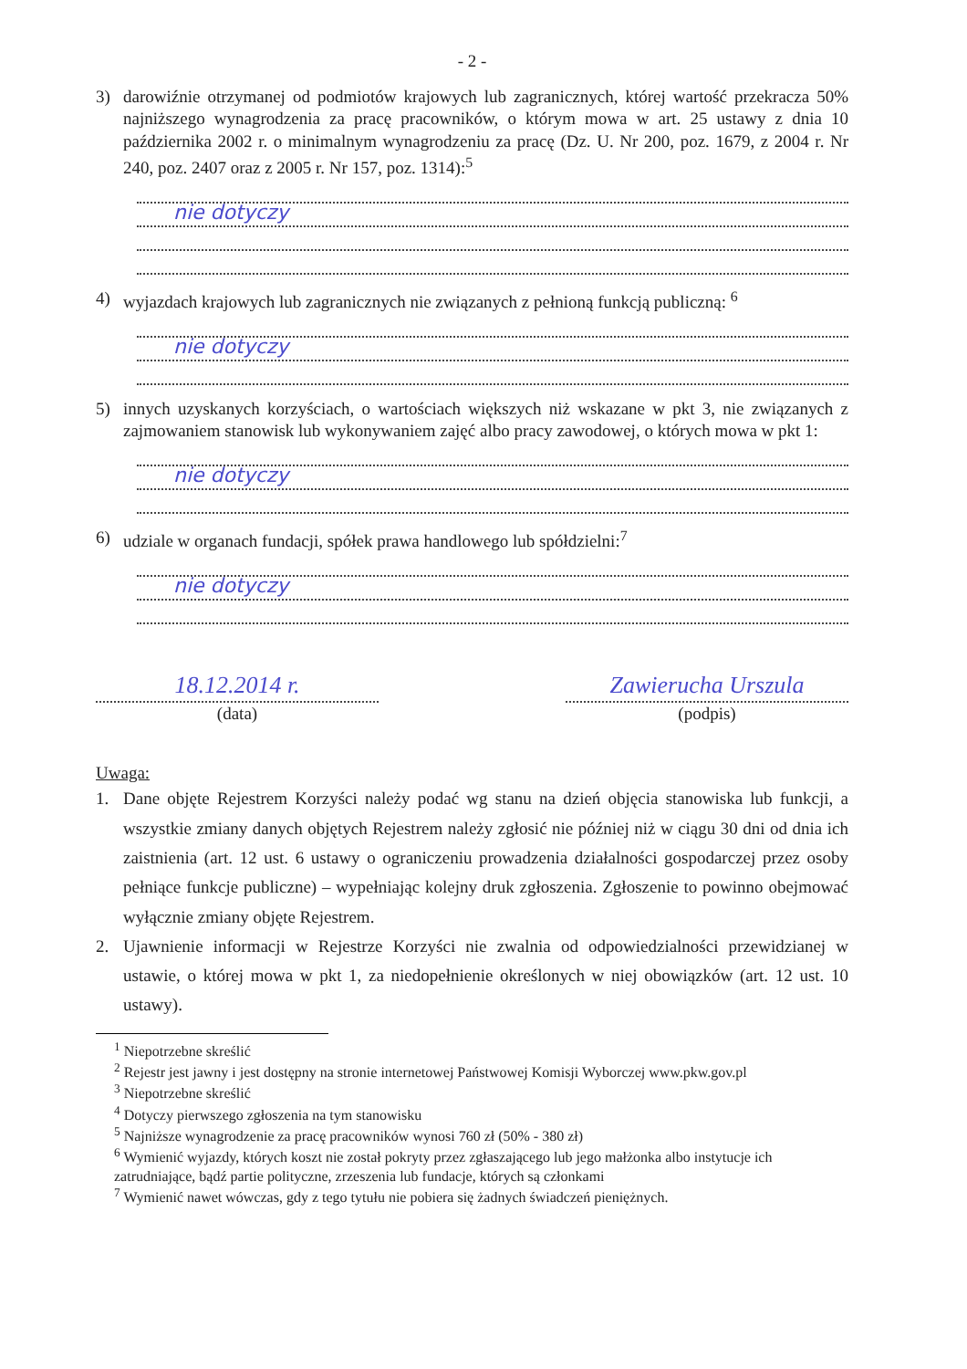- 2 -
3) darowiźnie otrzymanej od podmiotów krajowych lub zagranicznych, której wartość przekracza 50% najniższego wynagrodzenia za pracę pracowników, o którym mowa w art. 25 ustawy z dnia 10 października 2002 r. o minimalnym wynagrodzeniu za pracę (Dz. U. Nr 200, poz. 1679, z 2004 r. Nr 240, poz. 2407 oraz z 2005 r. Nr 157, poz. 1314):<sup>5</sup>
nie dotyczy
4) wyjazdach krajowych lub zagranicznych nie związanych z pełnioną funkcją publiczną: <sup>6</sup>
nie dotyczy
5) innych uzyskanych korzyściach, o wartościach większych niż wskazane w pkt 3, nie związanych z zajmowaniem stanowisk lub wykonywaniem zajęć albo pracy zawodowej, o których mowa w pkt 1:
nie dotyczy
6) udziale w organach fundacji, spółek prawa handlowego lub spółdzielni:<sup>7</sup>
nie dotyczy
18.12.2014 r.
(data)
Zawierucha Urszula
(podpis)
Uwaga:
1. Dane objęte Rejestrem Korzyści należy podać wg stanu na dzień objęcia stanowiska lub funkcji, a wszystkie zmiany danych objętych Rejestrem należy zgłosić nie później niż w ciągu 30 dni od dnia ich zaistnienia (art. 12 ust. 6 ustawy o ograniczeniu prowadzenia działalności gospodarczej przez osoby pełniące funkcje publiczne) – wypełniając kolejny druk zgłoszenia. Zgłoszenie to powinno obejmować wyłącznie zmiany objęte Rejestrem.
2. Ujawnienie informacji w Rejestrze Korzyści nie zwalnia od odpowiedzialności przewidzianej w ustawie, o której mowa w pkt 1, za niedopełnienie określonych w niej obowiązków (art. 12 ust. 10 ustawy).
<sup>1</sup> Niepotrzebne skreślić
<sup>2</sup> Rejestr jest jawny i jest dostępny na stronie internetowej Państwowej Komisji Wyborczej www.pkw.gov.pl
<sup>3</sup> Niepotrzebne skreślić
<sup>4</sup> Dotyczy pierwszego zgłoszenia na tym stanowisku
<sup>5</sup> Najniższe wynagrodzenie za pracę pracowników wynosi 760 zł (50% - 380 zł)
<sup>6</sup> Wymienić wyjazdy, których koszt nie został pokryty przez zgłaszającego lub jego małżonka albo instytucje ich zatrudniające, bądź partie polityczne, zrzeszenia lub fundacje, których są członkami
<sup>7</sup> Wymienić nawet wówczas, gdy z tego tytułu nie pobiera się żadnych świadczeń pieniężnych.